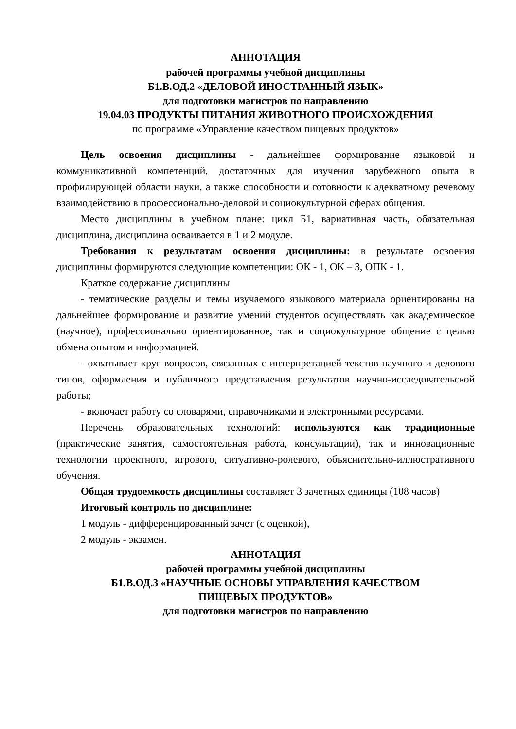АННОТАЦИЯ
рабочей программы учебной дисциплины
Б1.В.ОД.2 «ДЕЛОВОЙ ИНОСТРАННЫЙ ЯЗЫК»
для подготовки магистров по направлению
19.04.03 ПРОДУКТЫ ПИТАНИЯ ЖИВОТНОГО ПРОИСХОЖДЕНИЯ
по программе «Управление качеством пищевых продуктов»
Цель освоения дисциплины - дальнейшее формирование языковой и коммуникативной компетенций, достаточных для изучения зарубежного опыта в профилирующей области науки, а также способности и готовности к адекватному речевому взаимодействию в профессионально-деловой и социокультурной сферах общения.
Место дисциплины в учебном плане: цикл Б1, вариативная часть, обязательная дисциплина, дисциплина осваивается в 1 и 2 модуле.
Требования к результатам освоения дисциплины: в результате освоения дисциплины формируются следующие компетенции: ОК - 1, ОК – 3, ОПК - 1.
Краткое содержание дисциплины
- тематические разделы и темы изучаемого языкового материала ориентированы на дальнейшее формирование и развитие умений студентов осуществлять как академическое (научное), профессионально ориентированное, так и социокультурное общение с целью обмена опытом и информацией.
- охватывает круг вопросов, связанных с интерпретацией текстов научного и делового типов, оформления и публичного представления результатов научно-исследовательской работы;
- включает работу со словарями, справочниками и электронными ресурсами.
Перечень образовательных технологий: используются как традиционные (практические занятия, самостоятельная работа, консультации), так и инновационные технологии проектного, игрового, ситуативно-ролевого, объяснительно-иллюстративного обучения.
Общая трудоемкость дисциплины составляет 3 зачетных единицы (108 часов)
Итоговый контроль по дисциплине:
1 модуль - дифференцированный зачет (с оценкой),
2 модуль - экзамен.
АННОТАЦИЯ
рабочей программы учебной дисциплины
Б1.В.ОД.3 «НАУЧНЫЕ ОСНОВЫ УПРАВЛЕНИЯ КАЧЕСТВОМ
ПИЩЕВЫХ ПРОДУКТОВ»
для подготовки магистров по направлению